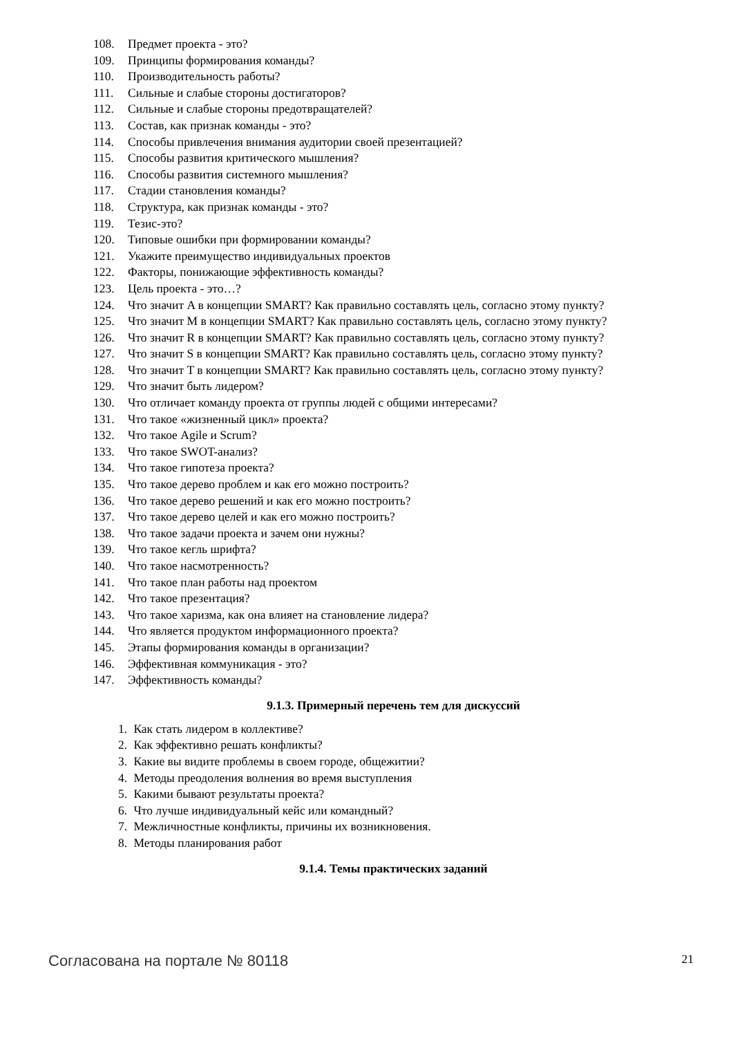108. Предмет проекта - это?
109. Принципы формирования команды?
110. Производительность работы?
111. Сильные и слабые стороны достигаторов?
112. Сильные и слабые стороны предотвращателей?
113. Состав, как признак команды - это?
114. Способы привлечения внимания аудитории своей презентацией?
115. Способы развития критического мышления?
116. Способы развития системного мышления?
117. Стадии становления команды?
118. Структура, как признак команды - это?
119. Тезис-это?
120. Типовые ошибки при формировании команды?
121. Укажите преимущество индивидуальных проектов
122. Факторы, понижающие эффективность команды?
123. Цель проекта - это…?
124. Что значит A в концепции SMART? Как правильно составлять цель, согласно этому пункту?
125. Что значит M в концепции SMART? Как правильно составлять цель, согласно этому пункту?
126. Что значит R в концепции SMART? Как правильно составлять цель, согласно этому пункту?
127. Что значит S в концепции SMART? Как правильно составлять цель, согласно этому пункту?
128. Что значит T в концепции SMART? Как правильно составлять цель, согласно этому пункту?
129. Что значит быть лидером?
130. Что отличает команду проекта от группы людей с общими интересами?
131. Что такое «жизненный цикл» проекта?
132. Что такое Agile и Scrum?
133. Что такое SWOT-анализ?
134. Что такое гипотеза проекта?
135. Что такое дерево проблем и как его можно построить?
136. Что такое дерево решений и как его можно построить?
137. Что такое дерево целей и как его можно построить?
138. Что такое задачи проекта и зачем они нужны?
139. Что такое кегль шрифта?
140. Что такое насмотренность?
141. Что такое план работы над проектом
142. Что такое презентация?
143. Что такое харизма, как она влияет на становление лидера?
144. Что является продуктом информационного проекта?
145. Этапы формирования команды в организации?
146. Эффективная коммуникация - это?
147. Эффективность команды?
9.1.3. Примерный перечень тем для дискуссий
1. Как стать лидером в коллективе?
2. Как эффективно решать конфликты?
3. Какие вы видите проблемы в своем городе, общежитии?
4. Методы преодоления волнения во время выступления
5. Какими бывают результаты проекта?
6. Что лучше индивидуальный кейс или командный?
7. Межличностные конфликты, причины их возникновения.
8. Методы планирования работ
9.1.4. Темы практических заданий
Согласована на портале № 80118
21